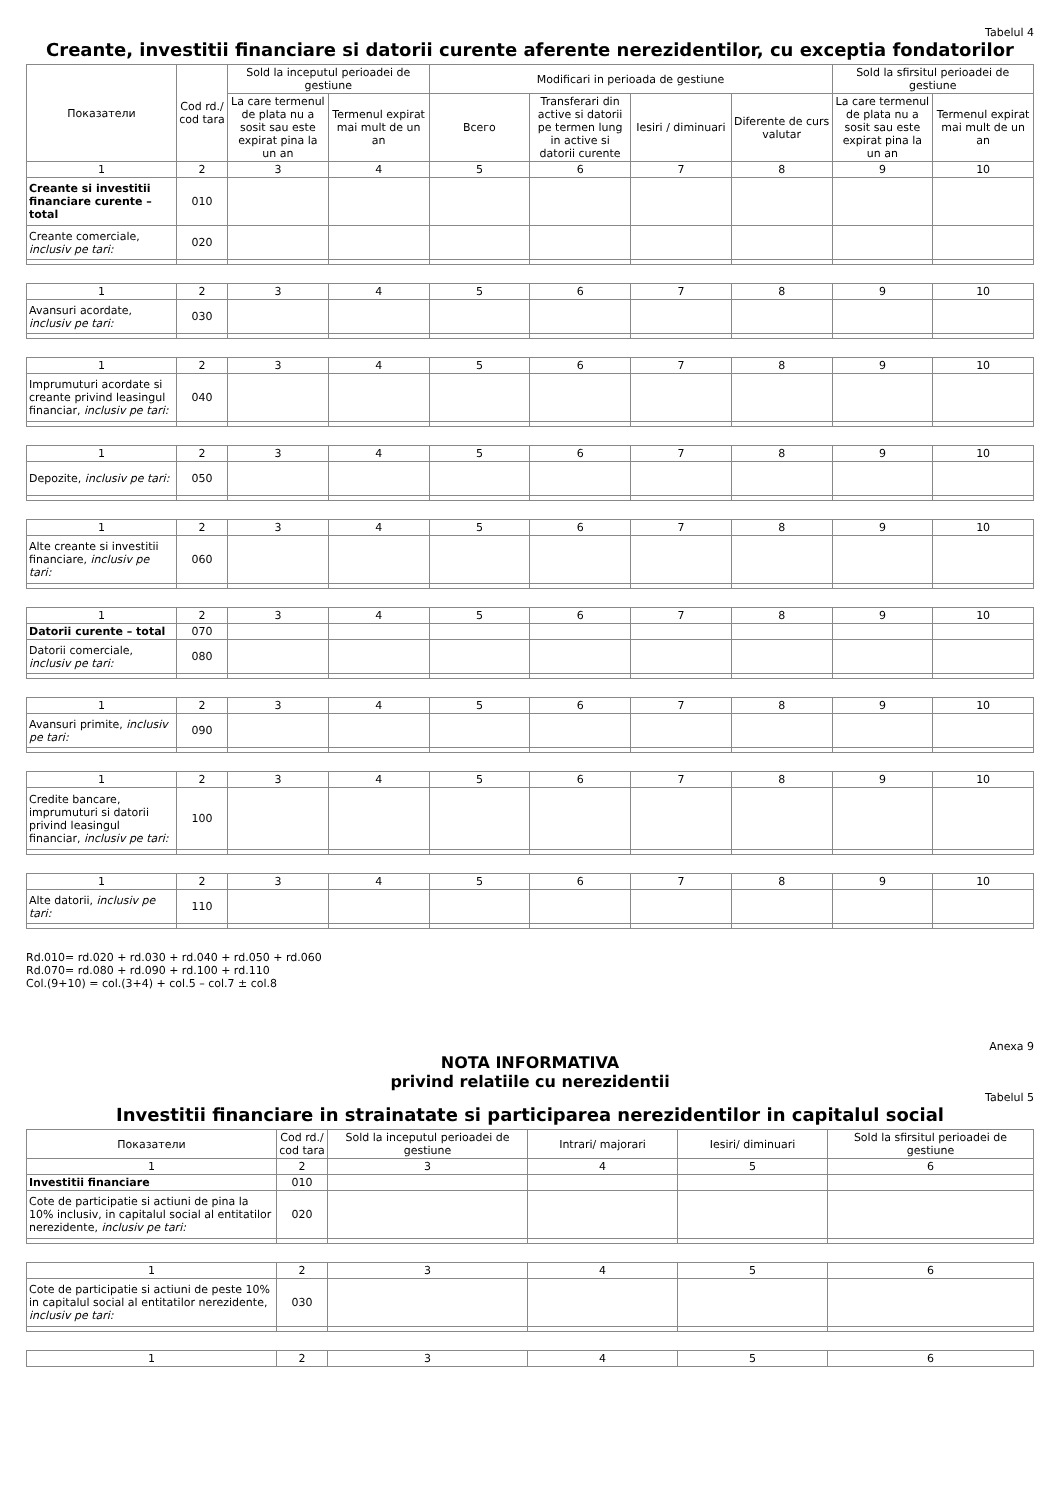Tabelul 4
Creante, investitii financiare si datorii curente aferente nerezidentilor, cu exceptia fondatorilor
| Показатели | Cod rd./ cod tara | Sold la inceputul perioadei de gestiune | | Modificari in perioada de gestiune | | | | Sold la sfirsitul perioadei de gestiune | |
| --- | --- | --- | --- | --- | --- | --- | --- | --- | --- |
| | | La care termenul de plata nu a sosit sau este expirat pina la un an | Termenul expirat mai mult de un an | Всего | Transferari din active si datorii pe termen lung in active si datorii curente | Iesiri / diminuari | Diferente de curs valutar | La care termenul de plata nu a sosit sau este expirat pina la un an | Termenul expirat mai mult de un an |
| 1 | 2 | 3 | 4 | 5 | 6 | 7 | 8 | 9 | 10 |
| Creante si investitii financiare curente – total | 010 | | | | | | | | |
| Creante comerciale, inclusiv pe tari: | 020 | | | | | | | | |
| 1 | 2 | 3 | 4 | 5 | 6 | 7 | 8 | 9 | 10 |
| Avansuri acordate, inclusiv pe tari: | 030 | | | | | | | | |
| 1 | 2 | 3 | 4 | 5 | 6 | 7 | 8 | 9 | 10 |
| Imprumuturi acordate si creante privind leasingul financiar, inclusiv pe tari: | 040 | | | | | | | | |
| 1 | 2 | 3 | 4 | 5 | 6 | 7 | 8 | 9 | 10 |
| Depozite, inclusiv pe tari: | 050 | | | | | | | | |
| 1 | 2 | 3 | 4 | 5 | 6 | 7 | 8 | 9 | 10 |
| Alte creante si investitii financiare, inclusiv pe tari: | 060 | | | | | | | | |
| 1 | 2 | 3 | 4 | 5 | 6 | 7 | 8 | 9 | 10 |
| Datorii curente – total | 070 | | | | | | | | |
| Datorii comerciale, inclusiv pe tari: | 080 | | | | | | | | |
| 1 | 2 | 3 | 4 | 5 | 6 | 7 | 8 | 9 | 10 |
| Avansuri primite, inclusiv pe tari: | 090 | | | | | | | | |
| 1 | 2 | 3 | 4 | 5 | 6 | 7 | 8 | 9 | 10 |
| Credite bancare, imprumuturi si datorii privind leasingul financiar, inclusiv pe tari: | 100 | | | | | | | | |
| 1 | 2 | 3 | 4 | 5 | 6 | 7 | 8 | 9 | 10 |
| Alte datorii, inclusiv pe tari: | 110 | | | | | | | | |
Rd.010= rd.020 + rd.030 + rd.040 + rd.050 + rd.060
Rd.070= rd.080 + rd.090 + rd.100 + rd.110
Col.(9+10) = col.(3+4) + col.5 – col.7 ± col.8
Anexa 9
NOTA INFORMATIVA
privind relatiile cu nerezidentii
Tabelul 5
Investitii financiare in strainatate si participarea nerezidentilor in capitalul social
| Показатели | Cod rd./ cod tara | Sold la inceputul perioadei de gestiune | Intrari/ majorari | Iesiri/ diminuari | Sold la sfirsitul perioadei de gestiune |
| --- | --- | --- | --- | --- | --- |
| 1 | 2 | 3 | 4 | 5 | 6 |
| Investitii financiare | 010 | | | | |
| Cote de participatie si actiuni de pina la 10% inclusiv, in capitalul social al entitatilor nerezidente, inclusiv pe tari: | 020 | | | | |
| 1 | 2 | 3 | 4 | 5 | 6 |
| Cote de participatie si actiuni de peste 10% in capitalul social al entitatilor nerezidente, inclusiv pe tari: | 030 | | | | |
| 1 | 2 | 3 | 4 | 5 | 6 |